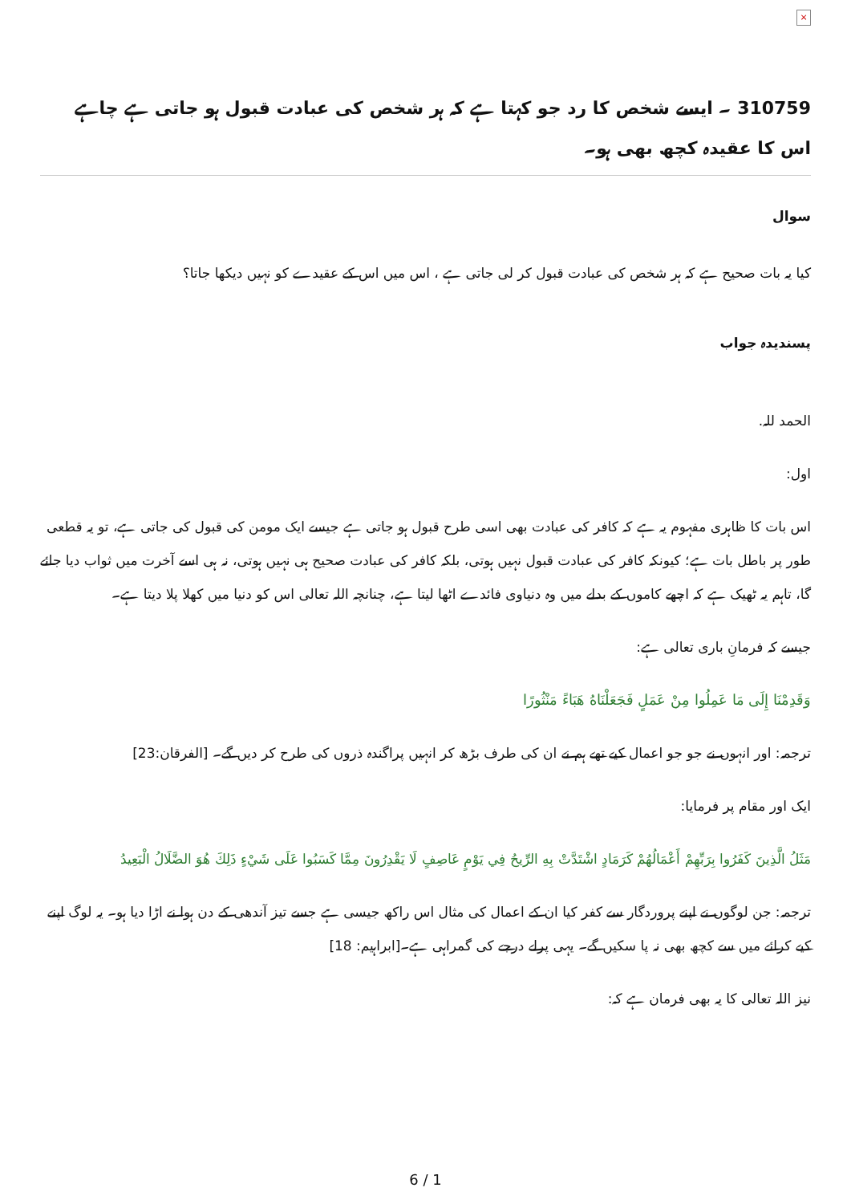×
310759 ۔ ایسے شخص کا رد جو کہتا ہے کہ ہر شخص کی عبادت قبول ہو جاتی ہے چاہے اس کا عقیدہ کچھ بھی ہو۔
سوال
کیا یہ بات صحیح ہے کہ ہر شخص کی عبادت قبول کر لی جاتی ہے ، اس میں اس کے عقیدے کو نہیں دیکھا جاتا؟
پسندیدہ جواب
الحمد للہ.
اول:
اس بات کا ظاہری مفہوم یہ ہے کہ کافر کی عبادت بھی اسی طرح قبول ہو جاتی ہے جیسے ایک مومن کی قبول کی جاتی ہے، تو یہ قطعی طور پر باطل بات ہے؛ کیونکہ کافر کی عبادت قبول نہیں ہوتی، بلکہ کافر کی عبادت صحیح ہی نہیں ہوتی، نہ ہی اسے آخرت میں ثواب دیا جائے گا، تاہم یہ ٹھیک ہے کہ اچھے کاموں کے بدلے میں وہ دنیاوی فائدے اٹھا لیتا ہے، چنانچہ اللہ تعالی اس کو دنیا میں کھلا پلا دیتا ہے۔
جیسے کہ فرمانِ باری تعالی ہے:
وَقَدِمْنَا إِلَى مَا عَمِلُوا مِنْ عَمَلٍ فَجَعَلْنَاهُ هَبَاءً مَنْثُورًا
ترجمہ: اور انہوں نے جو جو اعمال کیے تھے ہم نے ان کی طرف بڑھ کر انہیں پراگندہ ذروں کی طرح کر دیں گے۔ [الفرقان:23]
ایک اور مقام پر فرمایا:
مَثَلُ الَّذِينَ كَفَرُوا بِرَبِّهِمْ أَعْمَالُهُمْ كَرَمَادٍ اشْتَدَّتْ بِهِ الرِّيحُ فِي يَوْمٍ عَاصِفٍ لَا يَقْدِرُونَ مِمَّا كَسَبُوا عَلَى شَيْءٍ ذَلِكَ هُوَ الضَّلَالُ الْبَعِيدُ
ترجمہ: جن لوگوں نے اپنے پروردگار سے کفر کیا ان کے اعمال کی مثال اس راکھ جیسی ہے جسے تیز آندھی کے دن ہوا نے اڑا دیا ہو۔ یہ لوگ اپنے کیے کرائے میں سے کچھ بھی نہ پا سکیں گے۔ یہی پرلے درجے کی گمراہی ہے۔[ابراہیم: 18]
نیز اللہ تعالی کا یہ بھی فرمان ہے کہ:
6 / 1